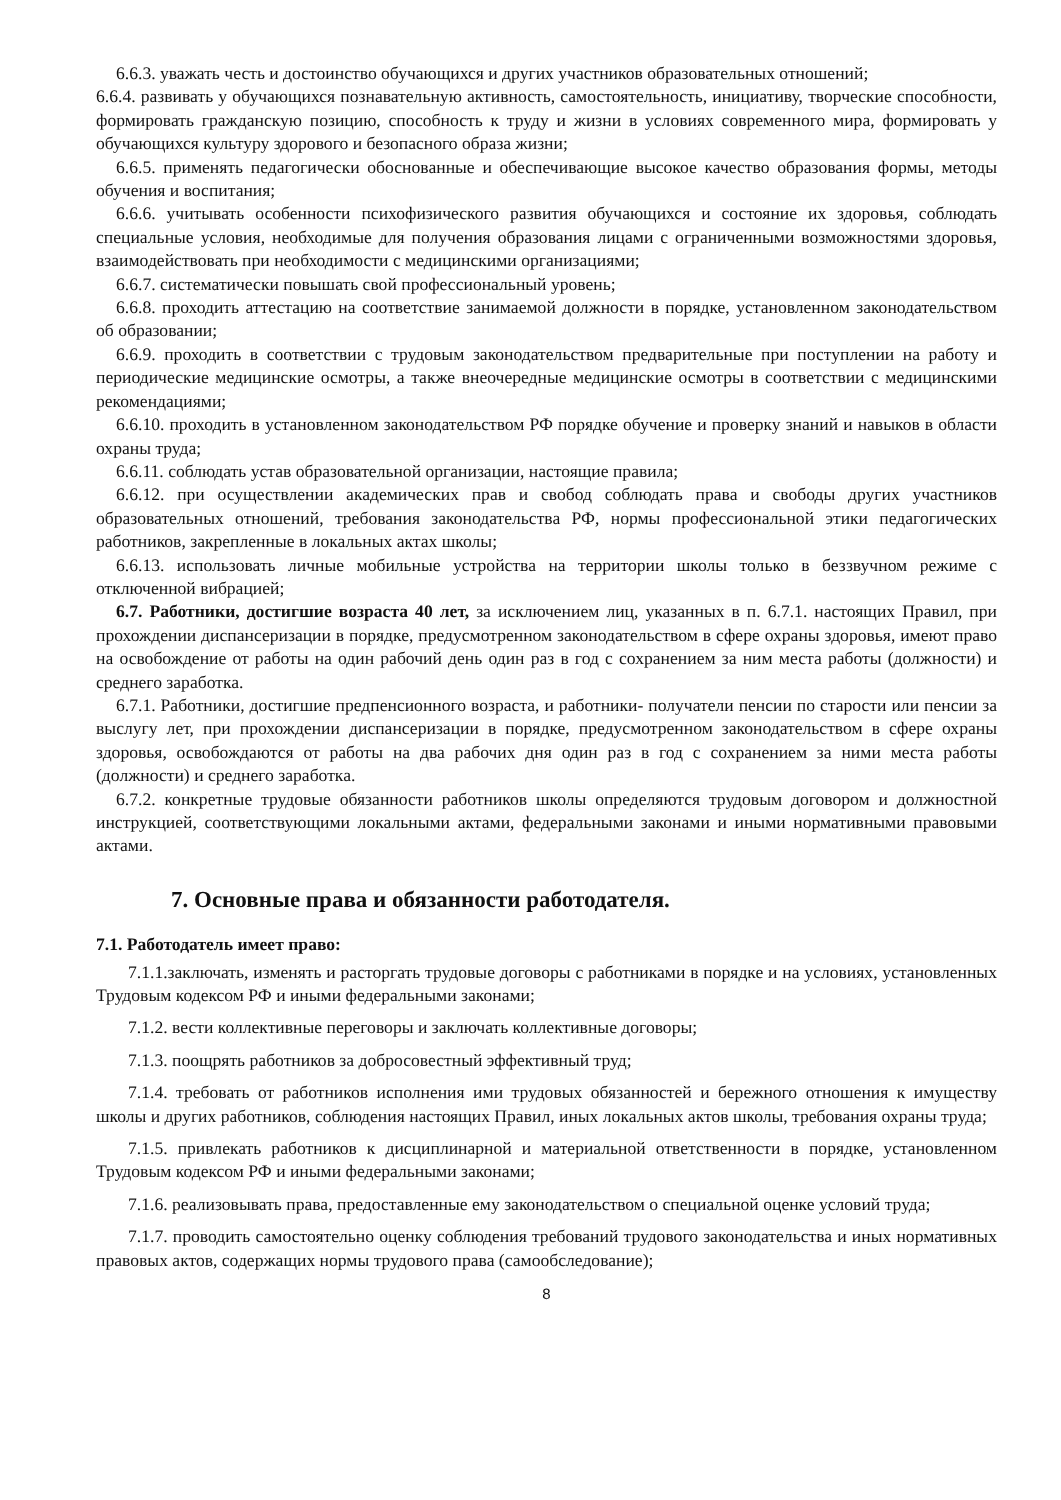6.6.3. уважать честь и достоинство обучающихся и других участников образовательных отношений;
6.6.4. развивать у обучающихся познавательную активность, самостоятельность, инициативу, творческие способности, формировать гражданскую позицию, способность к труду и жизни в условиях современного мира, формировать у обучающихся культуру здорового и безопасного образа жизни;
6.6.5. применять педагогически обоснованные и обеспечивающие высокое качество образования формы, методы обучения и воспитания;
6.6.6. учитывать особенности психофизического развития обучающихся и состояние их здоровья, соблюдать специальные условия, необходимые для получения образования лицами с ограниченными возможностями здоровья, взаимодействовать при необходимости с медицинскими организациями;
6.6.7. систематически повышать свой профессиональный уровень;
6.6.8. проходить аттестацию на соответствие занимаемой должности в порядке, установленном законодательством об образовании;
6.6.9. проходить в соответствии с трудовым законодательством предварительные при поступлении на работу и периодические медицинские осмотры, а также внеочередные медицинские осмотры в соответствии с медицинскими рекомендациями;
6.6.10. проходить в установленном законодательством РФ порядке обучение и проверку знаний и навыков в области охраны труда;
6.6.11. соблюдать устав образовательной организации, настоящие правила;
6.6.12. при осуществлении академических прав и свобод соблюдать права и свободы других участников образовательных отношений, требования законодательства РФ, нормы профессиональной этики педагогических работников, закрепленные в локальных актах школы;
6.6.13. использовать личные мобильные устройства на территории школы только в беззвучном режиме с отключенной вибрацией;
6.7. Работники, достигшие возраста 40 лет, за исключением лиц, указанных в п. 6.7.1. настоящих Правил, при прохождении диспансеризации в порядке, предусмотренном законодательством в сфере охраны здоровья, имеют право на освобождение от работы на один рабочий день один раз в год с сохранением за ним места работы (должности) и среднего заработка.
6.7.1. Работники, достигшие предпенсионного возраста, и работники- получатели пенсии по старости или пенсии за выслугу лет, при прохождении диспансеризации в порядке, предусмотренном законодательством в сфере охраны здоровья, освобождаются от работы на два рабочих дня один раз в год с сохранением за ними места работы (должности) и среднего заработка.
6.7.2. конкретные трудовые обязанности работников школы определяются трудовым договором и должностной инструкцией, соответствующими локальными актами, федеральными законами и иными нормативными правовыми актами.
7. Основные права и обязанности работодателя.
7.1. Работодатель имеет право:
7.1.1.заключать, изменять и расторгать трудовые договоры с работниками в порядке и на условиях, установленных Трудовым кодексом РФ и иными федеральными законами;
7.1.2. вести коллективные переговоры и заключать коллективные договоры;
7.1.3. поощрять работников за добросовестный эффективный труд;
7.1.4. требовать от работников исполнения ими трудовых обязанностей и бережного отношения к имуществу школы и других работников, соблюдения настоящих Правил, иных локальных актов школы, требования охраны труда;
7.1.5. привлекать работников к дисциплинарной и материальной ответственности в порядке, установленном Трудовым кодексом РФ и иными федеральными законами;
7.1.6. реализовывать права, предоставленные ему законодательством о специальной оценке условий труда;
7.1.7. проводить самостоятельно оценку соблюдения требований трудового законодательства и иных нормативных правовых актов, содержащих нормы трудового права (самообследование);
8